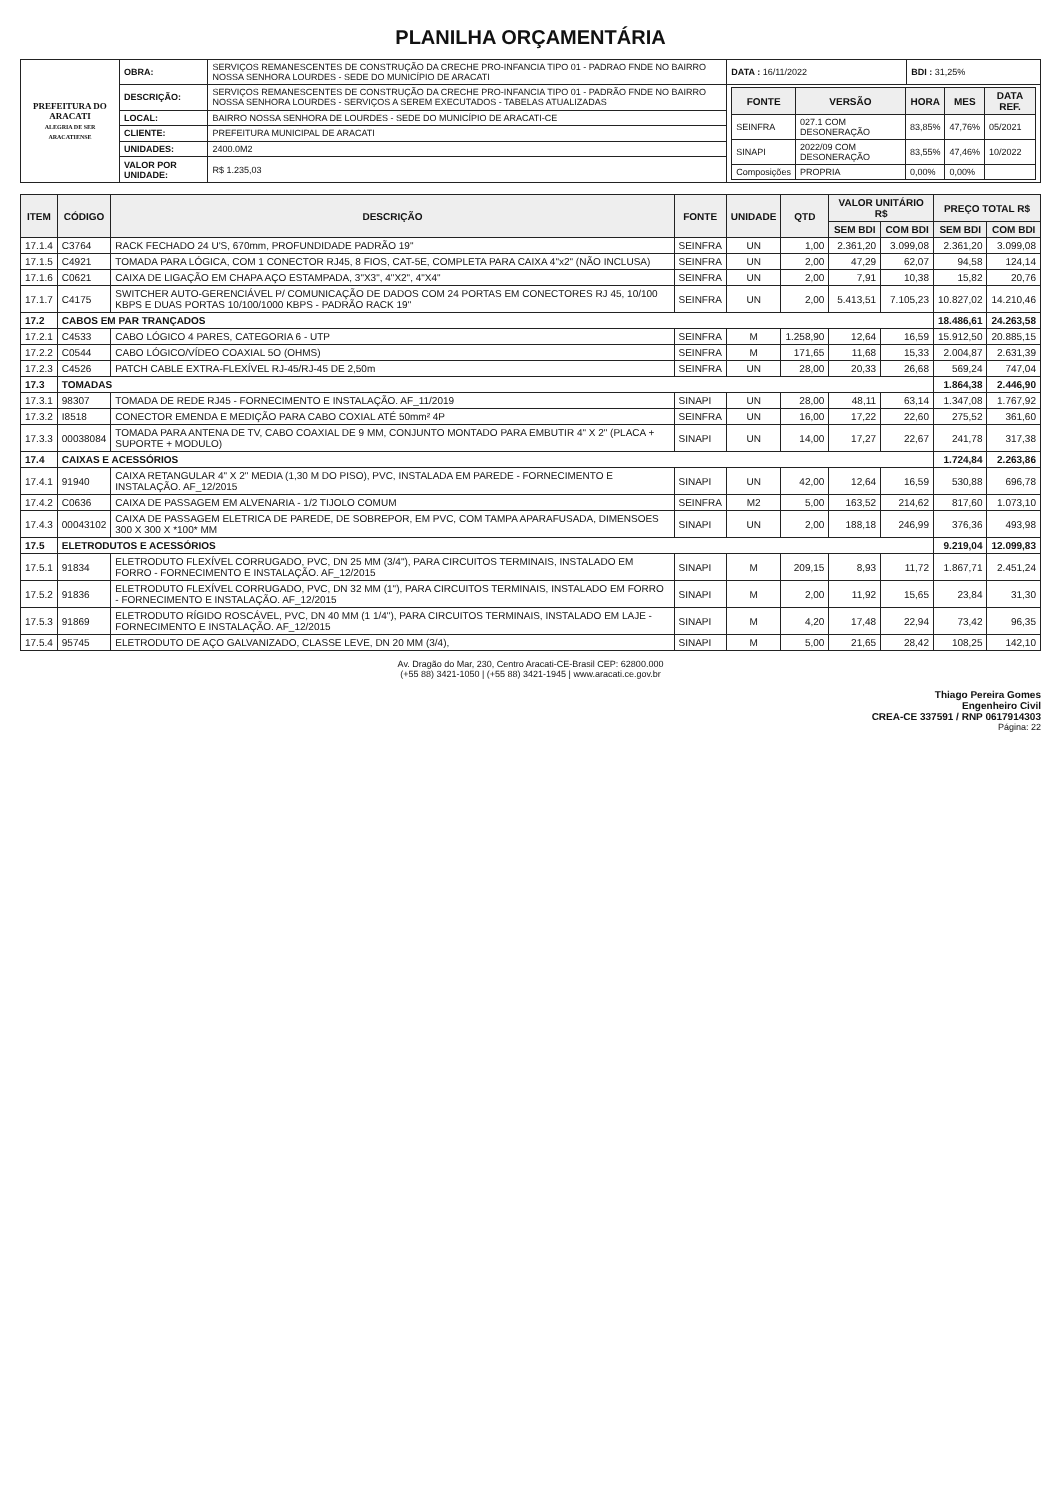PLANILHA ORÇAMENTÁRIA
| PREFEITURA DO ARACATI ALEGRIA DE SER ARACATIENSE | OBRA: | SERVIÇOS REMANESCENTES DE CONSTRUÇÃO DA CRECHE PRO-INFANCIA TIPO 01 - PADRAO FNDE NO BAIRRO NOSSA SENHORA LOURDES - SEDE DO MUNICÍPIO DE ARACATI | DATA : 16/11/2022 | BDI : 31,25% |
| | DESCRIÇÃO: | SERVIÇOS REMANESCENTES DE CONSTRUÇÃO DA CRECHE PRO-INFANCIA TIPO 01 - PADRÃO FNDE NO BAIRRO NOSSA SENHORA LOURDES - SERVIÇOS A SEREM EXECUTADOS - TABELAS ATUALIZADAS | / FONTE / VERSÃO / HORA / MES / DATA REF. / / --- / --- / --- / --- / --- / / SEINFRA / 027.1 COM DESONERAÇÃO / 83,85% / 47,76% / 05/2021 / / SINAPI / 2022/09 COM DESONERAÇÃO / 83,55% / 47,46% / 10/2022 / / Composições / PROPRIA / 0,00% / 0,00% / / | |
| | LOCAL: | BAIRRO NOSSA SENHORA DE LOURDES - SEDE DO MUNICÍPIO DE ARACATI-CE | | |
| | CLIENTE: | PREFEITURA MUNICIPAL DE ARACATI | | |
| | UNIDADES: | 2400.0M2 | | |
| | VALOR POR UNIDADE: | R$ 1.235,03 | | |
| ITEM | CÓDIGO | DESCRIÇÃO | FONTE | UNIDADE | QTD | VALOR UNITÁRIO R$ | | PREÇO TOTAL R$ | |
| --- | --- | --- | --- | --- | --- | --- | --- | --- | --- |
| | | | | | | SEM BDI | COM BDI | SEM BDI | COM BDI |
| 17.1.4 | C3764 | RACK FECHADO 24 U'S, 670mm, PROFUNDIDADE PADRÃO 19" | SEINFRA | UN | 1,00 | 2.361,20 | 3.099,08 | 2.361,20 | 3.099,08 |
| 17.1.5 | C4921 | TOMADA PARA LÓGICA, COM 1 CONECTOR RJ45, 8 FIOS, CAT-5E, COMPLETA PARA CAIXA 4"x2" (NÃO INCLUSA) | SEINFRA | UN | 2,00 | 47,29 | 62,07 | 94,58 | 124,14 |
| 17.1.6 | C0621 | CAIXA DE LIGAÇÃO EM CHAPA AÇO ESTAMPADA, 3"X3", 4"X2", 4"X4" | SEINFRA | UN | 2,00 | 7,91 | 10,38 | 15,82 | 20,76 |
| 17.1.7 | C4175 | SWITCHER AUTO-GERENCIÁVEL P/ COMUNICAÇÃO DE DADOS COM 24 PORTAS EM CONECTORES RJ 45, 10/100 KBPS E DUAS PORTAS 10/100/1000 KBPS - PADRÃO RACK 19" | SEINFRA | UN | 2,00 | 5.413,51 | 7.105,23 | 10.827,02 | 14.210,46 |
| 17.2 | CABOS EM PAR TRANÇADOS | | | | | | | 18.486,61 | 24.263,58 |
| 17.2.1 | C4533 | CABO LÓGICO 4 PARES, CATEGORIA 6 - UTP | SEINFRA | M | 1.258,90 | 12,64 | 16,59 | 15.912,50 | 20.885,15 |
| 17.2.2 | C0544 | CABO LÓGICO/VÍDEO COAXIAL 5O (OHMS) | SEINFRA | M | 171,65 | 11,68 | 15,33 | 2.004,87 | 2.631,39 |
| 17.2.3 | C4526 | PATCH CABLE EXTRA-FLEXÍVEL RJ-45/RJ-45 DE 2,50m | SEINFRA | UN | 28,00 | 20,33 | 26,68 | 569,24 | 747,04 |
| 17.3 | TOMADAS | | | | | | | 1.864,38 | 2.446,90 |
| 17.3.1 | 98307 | TOMADA DE REDE RJ45 - FORNECIMENTO E INSTALAÇÃO. AF_11/2019 | SINAPI | UN | 28,00 | 48,11 | 63,14 | 1.347,08 | 1.767,92 |
| 17.3.2 | I8518 | CONECTOR EMENDA E MEDIÇÃO PARA CABO COXIAL ATÉ 50mm² 4P | SEINFRA | UN | 16,00 | 17,22 | 22,60 | 275,52 | 361,60 |
| 17.3.3 | 00038084 | TOMADA PARA ANTENA DE TV, CABO COAXIAL DE 9 MM, CONJUNTO MONTADO PARA EMBUTIR 4" X 2" (PLACA + SUPORTE + MODULO) | SINAPI | UN | 14,00 | 17,27 | 22,67 | 241,78 | 317,38 |
| 17.4 | CAIXAS E ACESSÓRIOS | | | | | | | 1.724,84 | 2.263,86 |
| 17.4.1 | 91940 | CAIXA RETANGULAR 4" X 2" MEDIA (1,30 M DO PISO), PVC, INSTALADA EM PAREDE - FORNECIMENTO E INSTALAÇÃO. AF_12/2015 | SINAPI | UN | 42,00 | 12,64 | 16,59 | 530,88 | 696,78 |
| 17.4.2 | C0636 | CAIXA DE PASSAGEM EM ALVENARIA - 1/2 TIJOLO COMUM | SEINFRA | M2 | 5,00 | 163,52 | 214,62 | 817,60 | 1.073,10 |
| 17.4.3 | 00043102 | CAIXA DE PASSAGEM ELETRICA DE PAREDE, DE SOBREPOR, EM PVC, COM TAMPA APARAFUSADA, DIMENSOES 300 X 300 X *100* MM | SINAPI | UN | 2,00 | 188,18 | 246,99 | 376,36 | 493,98 |
| 17.5 | ELETRODUTOS E ACESSÓRIOS | | | | | | | 9.219,04 | 12.099,83 |
| 17.5.1 | 91834 | ELETRODUTO FLEXÍVEL CORRUGADO, PVC, DN 25 MM (3/4"), PARA CIRCUITOS TERMINAIS, INSTALADO EM FORRO - FORNECIMENTO E INSTALAÇÃO. AF_12/2015 | SINAPI | M | 209,15 | 8,93 | 11,72 | 1.867,71 | 2.451,24 |
| 17.5.2 | 91836 | ELETRODUTO FLEXÍVEL CORRUGADO, PVC, DN 32 MM (1"), PARA CIRCUITOS TERMINAIS, INSTALADO EM FORRO - FORNECIMENTO E INSTALAÇÃO. AF_12/2015 | SINAPI | M | 2,00 | 11,92 | 15,65 | 23,84 | 31,30 |
| 17.5.3 | 91869 | ELETRODUTO RÍGIDO ROSCÁVEL, PVC, DN 40 MM (1 1/4"), PARA CIRCUITOS TERMINAIS, INSTALADO EM LAJE - FORNECIMENTO E INSTALAÇÃO. AF_12/2015 | SINAPI | M | 4,20 | 17,48 | 22,94 | 73,42 | 96,35 |
| 17.5.4 | 95745 | ELETRODUTO DE AÇO GALVANIZADO, CLASSE LEVE, DN 20 MM (3/4), | SINAPI | M | 5,00 | 21,65 | 28,42 | 108,25 | 142,10 |
Av. Dragão do Mar, 230, Centro Aracati-CE-Brasil CEP: 62800.000
(+55 88) 3421-1050 | (+55 88) 3421-1945 | www.aracati.ce.gov.br
Thiago Pereira Gomes
Engenheiro Civil
CREA-CE 337591 / RNP 0617914303
Página: 22